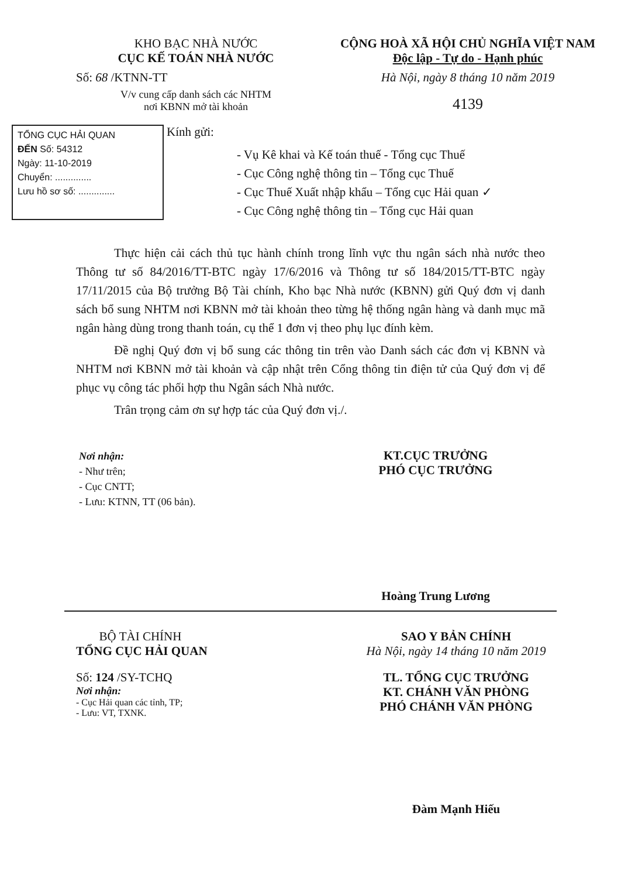KHO BẠC NHÀ NƯỚC
CỤC KẾ TOÁN NHÀ NƯỚC
Số: 68 /KTNN-TT
V/v cung cấp danh sách các NHTM
nơi KBNN mở tài khoản
CỘNG HOÀ XÃ HỘI CHỦ NGHĨA VIỆT NAM
Độc lập - Tự do - Hạnh phúc
Hà Nội, ngày 8 tháng 10 năm 2019
4139
TỔNG CỤC HẢI QUAN
ĐẾN Số: 54312
Ngày: 11-10-2019
Chuyển: ..............
Lưu hồ sơ số: ..............
Kính gửi:
- Vụ Kê khai và Kế toán thuế - Tổng cục Thuế
- Cục Công nghệ thông tin – Tổng cục Thuế
- Cục Thuế Xuất nhập khẩu – Tổng cục Hải quan ✓
- Cục Công nghệ thông tin – Tổng cục Hải quan
Thực hiện cải cách thủ tục hành chính trong lĩnh vực thu ngân sách nhà nước theo Thông tư số 84/2016/TT-BTC ngày 17/6/2016 và Thông tư số 184/2015/TT-BTC ngày 17/11/2015 của Bộ trưởng Bộ Tài chính, Kho bạc Nhà nước (KBNN) gửi Quý đơn vị danh sách bổ sung NHTM nơi KBNN mở tài khoản theo từng hệ thống ngân hàng và danh mục mã ngân hàng dùng trong thanh toán, cụ thể 1 đơn vị theo phụ lục đính kèm.
Đề nghị Quý đơn vị bổ sung các thông tin trên vào Danh sách các đơn vị KBNN và NHTM nơi KBNN mở tài khoản và cập nhật trên Cổng thông tin điện tử của Quý đơn vị để phục vụ công tác phối hợp thu Ngân sách Nhà nước.
Trân trọng cảm ơn sự hợp tác của Quý đơn vị./.
Nơi nhận:
- Như trên;
- Cục CNTT;
- Lưu: KTNN, TT (06 bản).
KT.CỤC TRƯỞNG
PHÓ CỤC TRƯỞNG
Hoàng Trung Lương
BỘ TÀI CHÍNH
TỔNG CỤC HẢI QUAN
Số: 124 /SY-TCHQ
Nơi nhận:
- Cục Hải quan các tỉnh, TP;
- Lưu: VT, TXNK.
SAO Y BẢN CHÍNH
Hà Nội, ngày 14 tháng 10 năm 2019
TL. TỔNG CỤC TRƯỞNG
KT. CHÁNH VĂN PHÒNG
PHÓ CHÁNH VĂN PHÒNG
Đàm Mạnh Hiếu